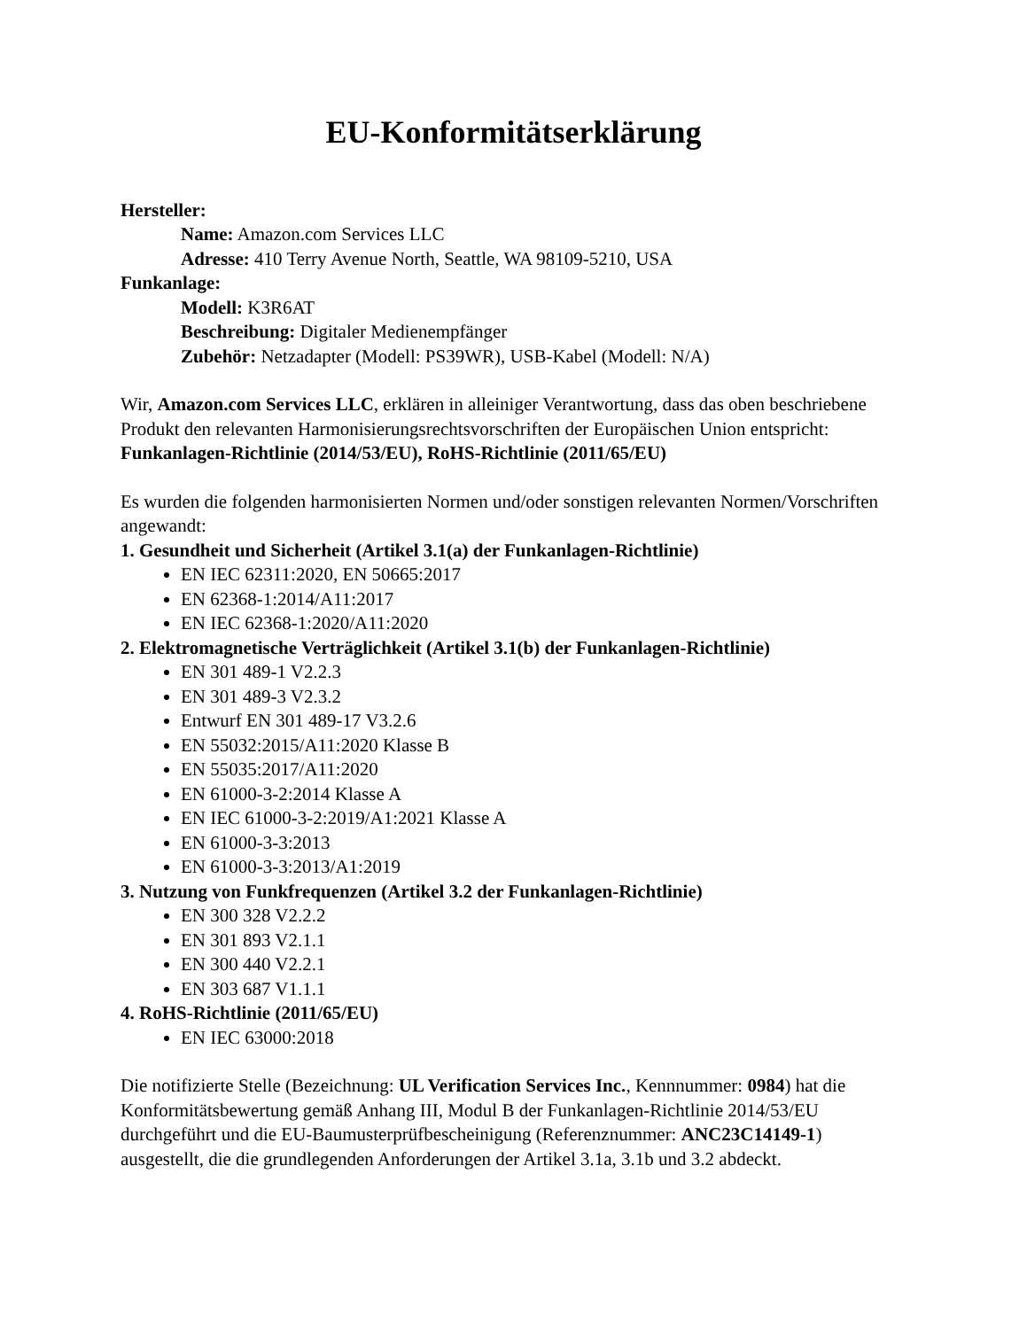EU-Konformitätserklärung
Hersteller:
Name: Amazon.com Services LLC
Adresse: 410 Terry Avenue North, Seattle, WA 98109-5210, USA
Funkanlage:
Modell: K3R6AT
Beschreibung: Digitaler Medienempfänger
Zubehör: Netzadapter (Modell: PS39WR), USB-Kabel (Modell: N/A)
Wir, Amazon.com Services LLC, erklären in alleiniger Verantwortung, dass das oben beschriebene Produkt den relevanten Harmonisierungsrechtsvorschriften der Europäischen Union entspricht:
Funkanlagen-Richtlinie (2014/53/EU), RoHS-Richtlinie (2011/65/EU)
Es wurden die folgenden harmonisierten Normen und/oder sonstigen relevanten Normen/Vorschriften angewandt:
1. Gesundheit und Sicherheit (Artikel 3.1(a) der Funkanlagen-Richtlinie)
EN IEC 62311:2020, EN 50665:2017
EN 62368-1:2014/A11:2017
EN IEC 62368-1:2020/A11:2020
2. Elektromagnetische Verträglichkeit (Artikel 3.1(b) der Funkanlagen-Richtlinie)
EN 301 489-1 V2.2.3
EN 301 489-3 V2.3.2
Entwurf EN 301 489-17 V3.2.6
EN 55032:2015/A11:2020 Klasse B
EN 55035:2017/A11:2020
EN 61000-3-2:2014 Klasse A
EN IEC 61000-3-2:2019/A1:2021 Klasse A
EN 61000-3-3:2013
EN 61000-3-3:2013/A1:2019
3. Nutzung von Funkfrequenzen (Artikel 3.2 der Funkanlagen-Richtlinie)
EN 300 328 V2.2.2
EN 301 893 V2.1.1
EN 300 440 V2.2.1
EN 303 687 V1.1.1
4. RoHS-Richtlinie (2011/65/EU)
EN IEC 63000:2018
Die notifizierte Stelle (Bezeichnung: UL Verification Services Inc., Kennnummer: 0984) hat die Konformitätsbewertung gemäß Anhang III, Modul B der Funkanlagen-Richtlinie 2014/53/EU durchgeführt und die EU-Baumusterprüfbescheinigung (Referenznummer: ANC23C14149-1) ausgestellt, die die grundlegenden Anforderungen der Artikel 3.1a, 3.1b und 3.2 abdeckt.